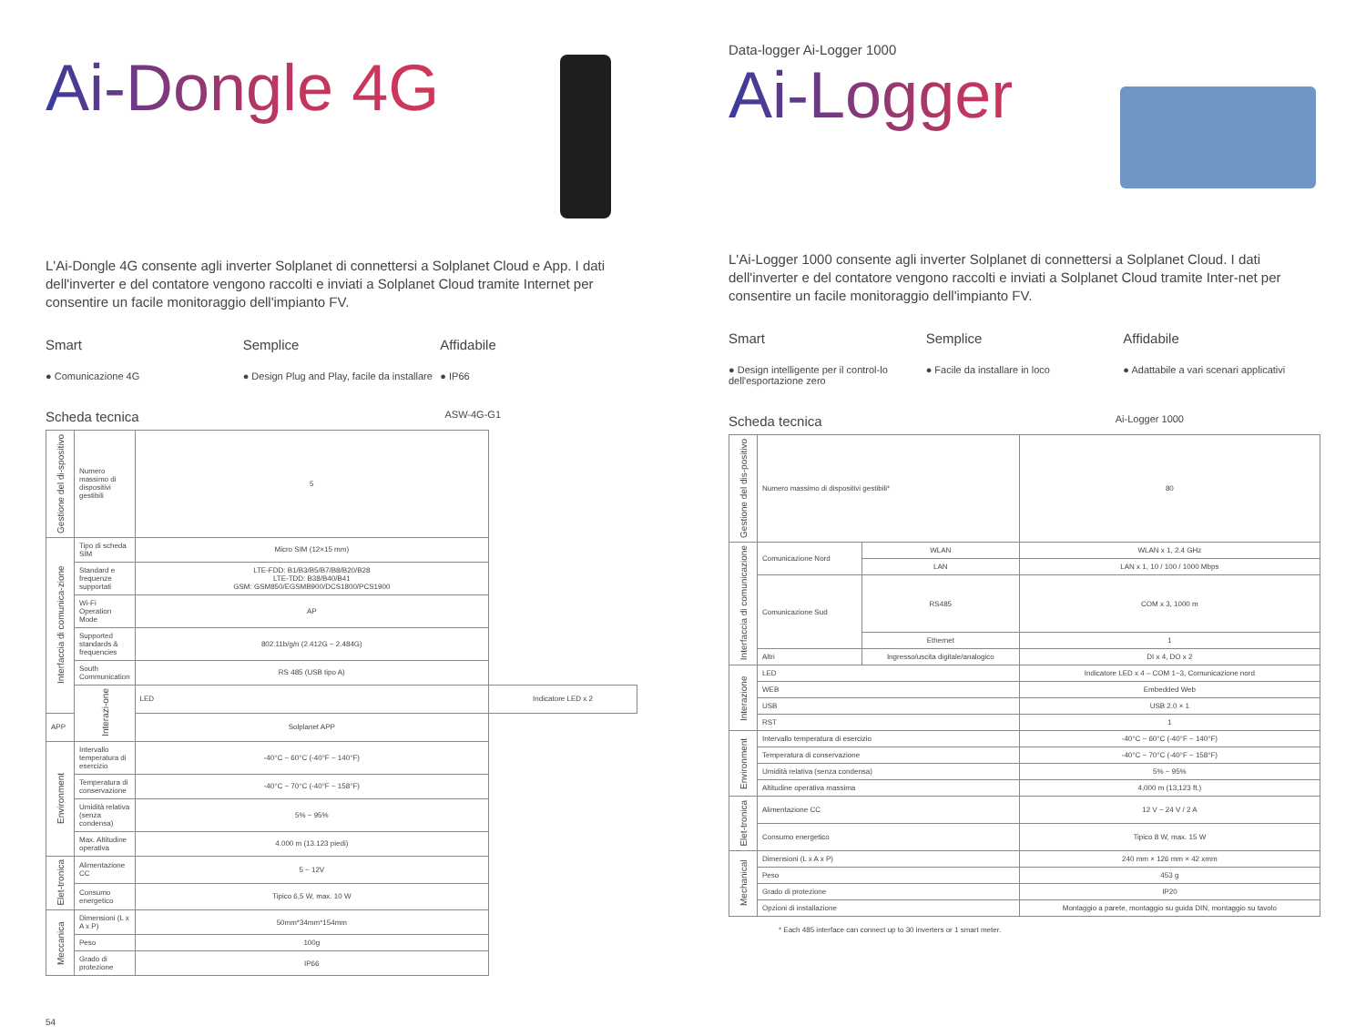Ai-Dongle 4G
L'Ai-Dongle 4G consente agli inverter Solplanet di connettersi a Solplanet Cloud e App. I dati dell'inverter e del contatore vengono raccolti e inviati a Solplanet Cloud tramite Internet per consentire un facile monitoraggio dell'impianto FV.
Smart
● Comunicazione 4G
Semplice
● Design Plug and Play, facile da installare
Affidabile
● IP66
Scheda tecnica ASW-4G-G1
| Gestione del di-spositivo | Numero massimo di dispositivi gestibili | 5 | |
| Interfaccia di comunica-zione | Tipo di scheda SIM | Micro SIM (12×15 mm) | |
| | Standard e frequenze supportati | LTE-FDD: B1/B3/B5/B7/B8/B20/B28 LTE-TDD: B38/B40/B41 GSM: GSM850/EGSMB900/DCS1800/PCS1900 | |
| | Wi-Fi Operation Mode | AP | |
| | Supported standards & frequencies | 802.11b/g/n (2.412G ~ 2.484G) | |
| | South Communication | RS 485 (USB tipo A) | |
| | Interazi-one | LED | Indicatore LED x 2 |
| APP | | Solplanet APP | |
| Environment | Intervallo temperatura di esercizio | -40°C ~ 60°C (-40°F ~ 140°F) | |
| | Temperatura di conservazione | -40°C ~ 70°C (-40°F ~ 158°F) | |
| | Umidità relativa (senza condensa) | 5% ~ 95% | |
| | Max. Altitudine operativa | 4.000 m (13.123 piedi) | |
| Elet-tronica | Alimentazione CC | 5 ~ 12V | |
| | Consumo energetico | Tipico 6,5 W, max. 10 W | |
| Meccanica | Dimensioni (L x A x P) | 50mm*34mm*154mm | |
| | Peso | 100g | |
| | Grado di protezione | IP66 | |
54
Data-logger Ai-Logger 1000
Ai-Logger
L'Ai-Logger 1000 consente agli inverter Solplanet di connettersi a Solplanet Cloud. I dati dell'inverter e del contatore vengono raccolti e inviati a Solplanet Cloud tramite Inter-net per consentire un facile monitoraggio dell'impianto FV.
Smart
● Design intelligente per il control-lo dell'esportazione zero
Semplice
● Facile da installare in loco
Affidabile
● Adattabile a vari scenari applicativi
Scheda tecnica Ai-Logger 1000
| Gestione del dis-positivo | Numero massimo di dispositivi gestibili* | | 80 |
| Interfaccia di comunicazione | Comunicazione Nord | WLAN | WLAN x 1, 2.4 GHz |
| | | LAN | LAN x 1, 10 / 100 / 1000 Mbps |
| | Comunicazione Sud | RS485 | COM x 3, 1000 m |
| | | Ethernet | 1 |
| | Altri | Ingresso/uscita digitale/analogico | DI x 4, DO x 2 |
| Interazione | LED | | Indicatore LED x 4 – COM 1~3, Comunicazione nord |
| | WEB | | Embedded Web |
| | USB | | USB 2.0 × 1 |
| | RST | | 1 |
| Environment | Intervallo temperatura di esercizio | | -40°C ~ 60°C (-40°F ~ 140°F) |
| | Temperatura di conservazione | | -40°C ~ 70°C (-40°F ~ 158°F) |
| | Umidità relativa (senza condensa) | | 5% ~ 95% |
| | Altitudine operativa massima | | 4,000 m (13,123 ft.) |
| Elet-tronica | Alimentazione CC | | 12 V ~ 24 V / 2 A |
| | Consumo energetico | | Tipico 8 W, max. 15 W |
| Mechanical | Dimensioni (L x A x P) | | 240 mm × 126 mm × 42 xmm |
| | Peso | | 453 g |
| | Grado di protezione | | IP20 |
| | Opzioni di installazione | | Montaggio a parete, montaggio su guida DIN, montaggio su tavolo |
* Each 485 interface can connect up to 30 inverters or 1 smart meter.